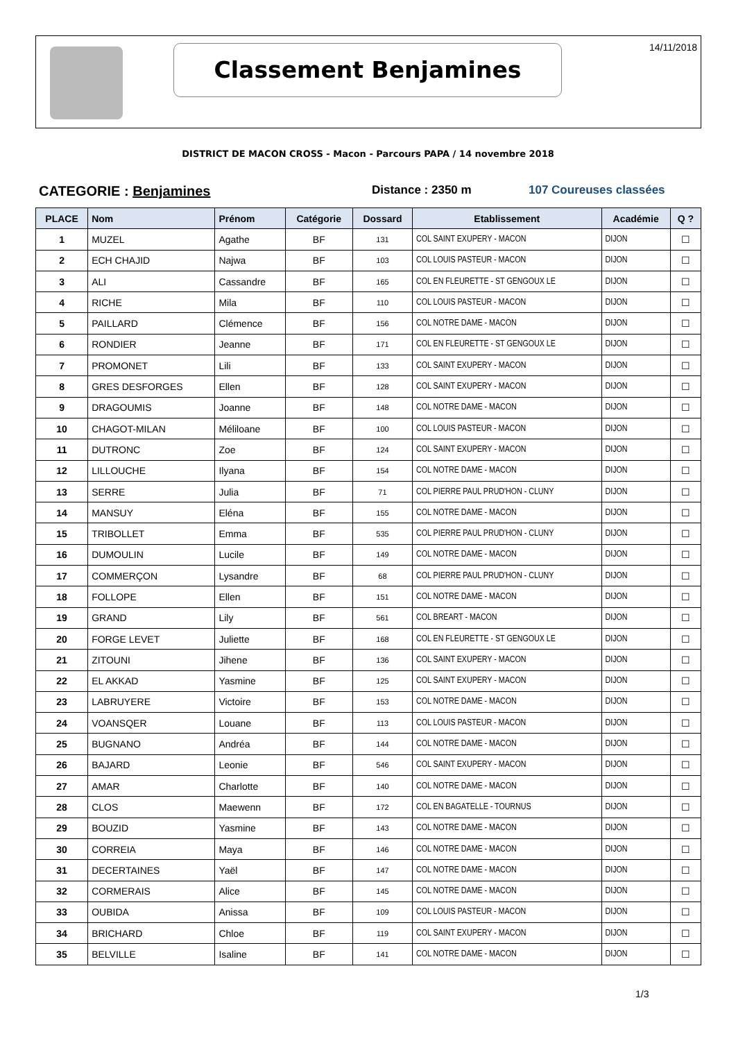Classement Benjamines 14/11/2018
DISTRICT DE MACON CROSS - Macon - Parcours PAPA / 14 novembre 2018
CATEGORIE : Benjamines Distance : 2350 m 107 Coureuses classées
| PLACE | Nom | Prénom | Catégorie | Dossard | Etablissement | Académie | Q ? |
| --- | --- | --- | --- | --- | --- | --- | --- |
| 1 | MUZEL | Agathe | BF | 131 | COL SAINT EXUPERY - MACON | DIJON | ☐ |
| 2 | ECH CHAJID | Najwa | BF | 103 | COL LOUIS PASTEUR - MACON | DIJON | ☐ |
| 3 | ALI | Cassandre | BF | 165 | COL EN FLEURETTE - ST GENGOUX LE | DIJON | ☐ |
| 4 | RICHE | Mila | BF | 110 | COL LOUIS PASTEUR - MACON | DIJON | ☐ |
| 5 | PAILLARD | Clémence | BF | 156 | COL NOTRE DAME - MACON | DIJON | ☐ |
| 6 | RONDIER | Jeanne | BF | 171 | COL EN FLEURETTE - ST GENGOUX LE | DIJON | ☐ |
| 7 | PROMONET | Lili | BF | 133 | COL SAINT EXUPERY - MACON | DIJON | ☐ |
| 8 | GRES DESFORGES | Ellen | BF | 128 | COL SAINT EXUPERY - MACON | DIJON | ☐ |
| 9 | DRAGOUMIS | Joanne | BF | 148 | COL NOTRE DAME - MACON | DIJON | ☐ |
| 10 | CHAGOT-MILAN | Méliloane | BF | 100 | COL LOUIS PASTEUR - MACON | DIJON | ☐ |
| 11 | DUTRONC | Zoe | BF | 124 | COL SAINT EXUPERY - MACON | DIJON | ☐ |
| 12 | LILLOUCHE | Ilyana | BF | 154 | COL NOTRE DAME - MACON | DIJON | ☐ |
| 13 | SERRE | Julia | BF | 71 | COL PIERRE PAUL PRUD'HON - CLUNY | DIJON | ☐ |
| 14 | MANSUY | Eléna | BF | 155 | COL NOTRE DAME - MACON | DIJON | ☐ |
| 15 | TRIBOLLET | Emma | BF | 535 | COL PIERRE PAUL PRUD'HON - CLUNY | DIJON | ☐ |
| 16 | DUMOULIN | Lucile | BF | 149 | COL NOTRE DAME - MACON | DIJON | ☐ |
| 17 | COMMERÇON | Lysandre | BF | 68 | COL PIERRE PAUL PRUD'HON - CLUNY | DIJON | ☐ |
| 18 | FOLLOPE | Ellen | BF | 151 | COL NOTRE DAME - MACON | DIJON | ☐ |
| 19 | GRAND | Lily | BF | 561 | COL BREART - MACON | DIJON | ☐ |
| 20 | FORGE LEVET | Juliette | BF | 168 | COL EN FLEURETTE - ST GENGOUX LE | DIJON | ☐ |
| 21 | ZITOUNI | Jihene | BF | 136 | COL SAINT EXUPERY - MACON | DIJON | ☐ |
| 22 | EL AKKAD | Yasmine | BF | 125 | COL SAINT EXUPERY - MACON | DIJON | ☐ |
| 23 | LABRUYERE | Victoire | BF | 153 | COL NOTRE DAME - MACON | DIJON | ☐ |
| 24 | VOANSQER | Louane | BF | 113 | COL LOUIS PASTEUR - MACON | DIJON | ☐ |
| 25 | BUGNANO | Andréa | BF | 144 | COL NOTRE DAME - MACON | DIJON | ☐ |
| 26 | BAJARD | Leonie | BF | 546 | COL SAINT EXUPERY - MACON | DIJON | ☐ |
| 27 | AMAR | Charlotte | BF | 140 | COL NOTRE DAME - MACON | DIJON | ☐ |
| 28 | CLOS | Maewenn | BF | 172 | COL EN BAGATELLE - TOURNUS | DIJON | ☐ |
| 29 | BOUZID | Yasmine | BF | 143 | COL NOTRE DAME - MACON | DIJON | ☐ |
| 30 | CORREIA | Maya | BF | 146 | COL NOTRE DAME - MACON | DIJON | ☐ |
| 31 | DECERTAINES | Yaël | BF | 147 | COL NOTRE DAME - MACON | DIJON | ☐ |
| 32 | CORMERAIS | Alice | BF | 145 | COL NOTRE DAME - MACON | DIJON | ☐ |
| 33 | OUBIDA | Anissa | BF | 109 | COL LOUIS PASTEUR - MACON | DIJON | ☐ |
| 34 | BRICHARD | Chloe | BF | 119 | COL SAINT EXUPERY - MACON | DIJON | ☐ |
| 35 | BELVILLE | Isaline | BF | 141 | COL NOTRE DAME - MACON | DIJON | ☐ |
1/3